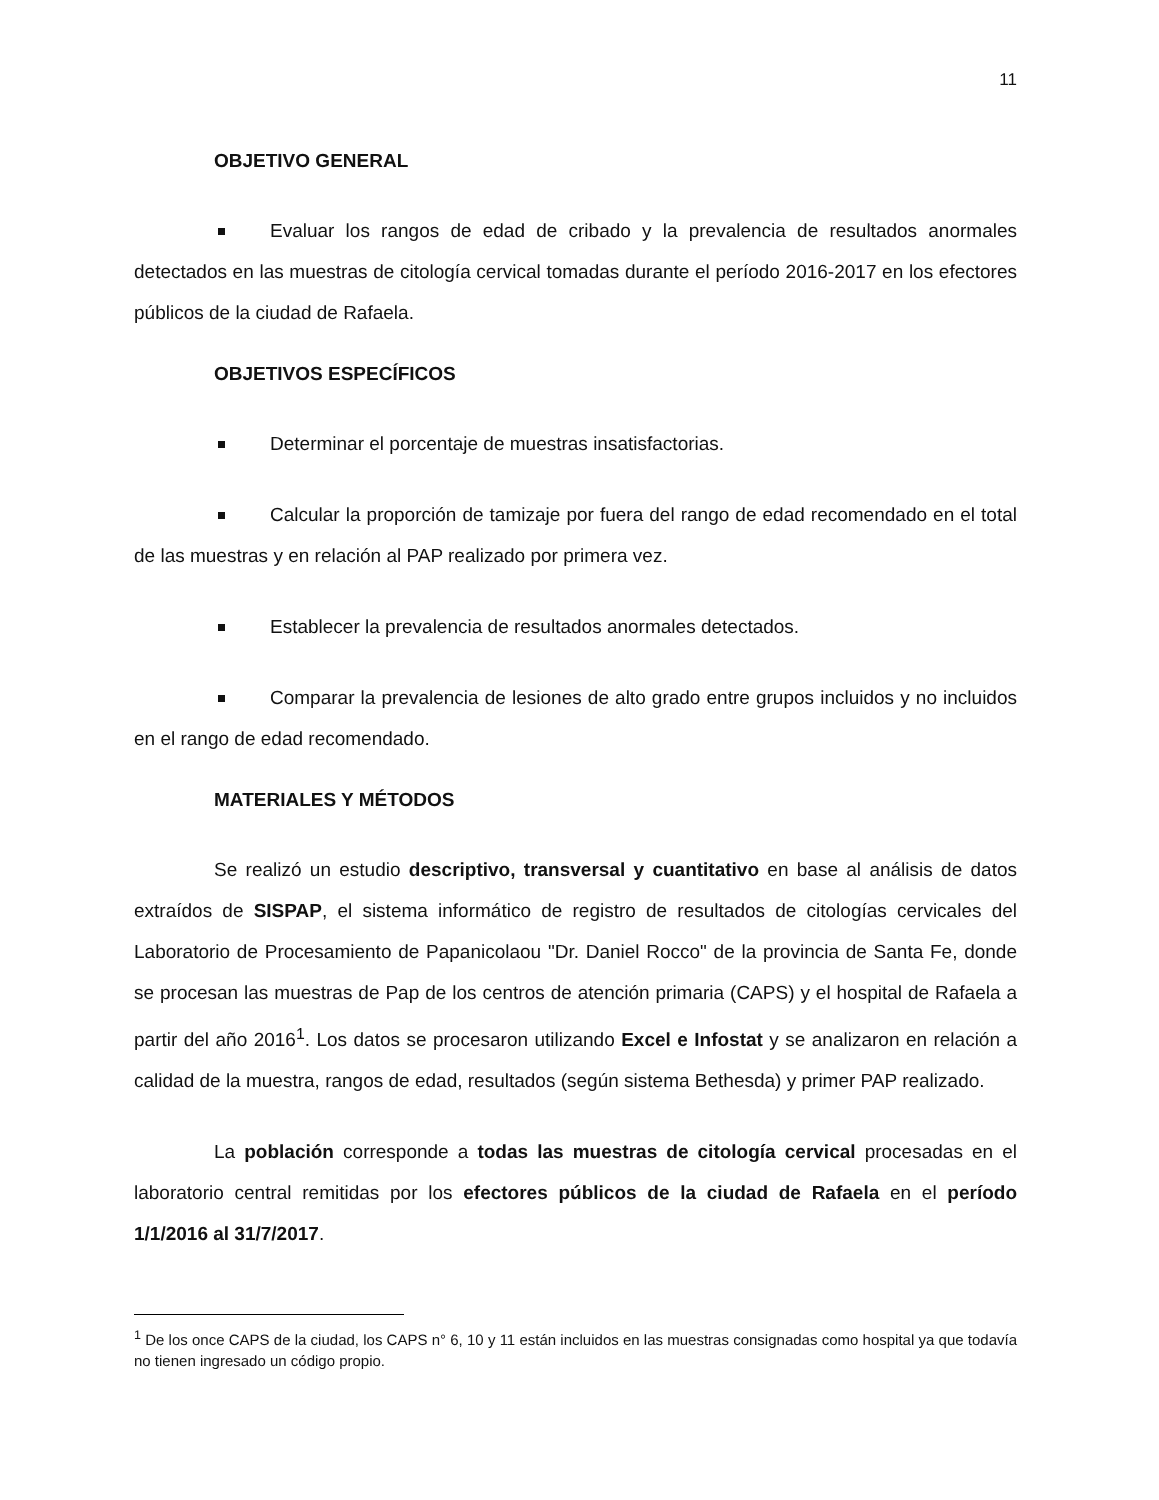11
OBJETIVO GENERAL
Evaluar los rangos de edad de cribado y la prevalencia de resultados anormales detectados en las muestras de citología cervical tomadas durante el período 2016-2017 en los efectores públicos de la ciudad de Rafaela.
OBJETIVOS ESPECÍFICOS
Determinar el porcentaje de muestras insatisfactorias.
Calcular la proporción de tamizaje por fuera del rango de edad recomendado en el total de las muestras y en relación al PAP realizado por primera vez.
Establecer la prevalencia de resultados anormales detectados.
Comparar la prevalencia de lesiones de alto grado entre grupos incluidos y no incluidos en el rango de edad recomendado.
MATERIALES Y MÉTODOS
Se realizó un estudio descriptivo, transversal y cuantitativo en base al análisis de datos extraídos de SISPAP, el sistema informático de registro de resultados de citologías cervicales del Laboratorio de Procesamiento de Papanicolaou "Dr. Daniel Rocco" de la provincia de Santa Fe, donde se procesan las muestras de Pap de los centros de atención primaria (CAPS) y el hospital de Rafaela a partir del año 2016<sup>1</sup>. Los datos se procesaron utilizando Excel e Infostat y se analizaron en relación a calidad de la muestra, rangos de edad, resultados (según sistema Bethesda) y primer PAP realizado.
La población corresponde a todas las muestras de citología cervical procesadas en el laboratorio central remitidas por los efectores públicos de la ciudad de Rafaela en el período 1/1/2016 al 31/7/2017.
<sup>1</sup> De los once CAPS de la ciudad, los CAPS n° 6, 10 y 11 están incluidos en las muestras consignadas como hospital ya que todavía no tienen ingresado un código propio.